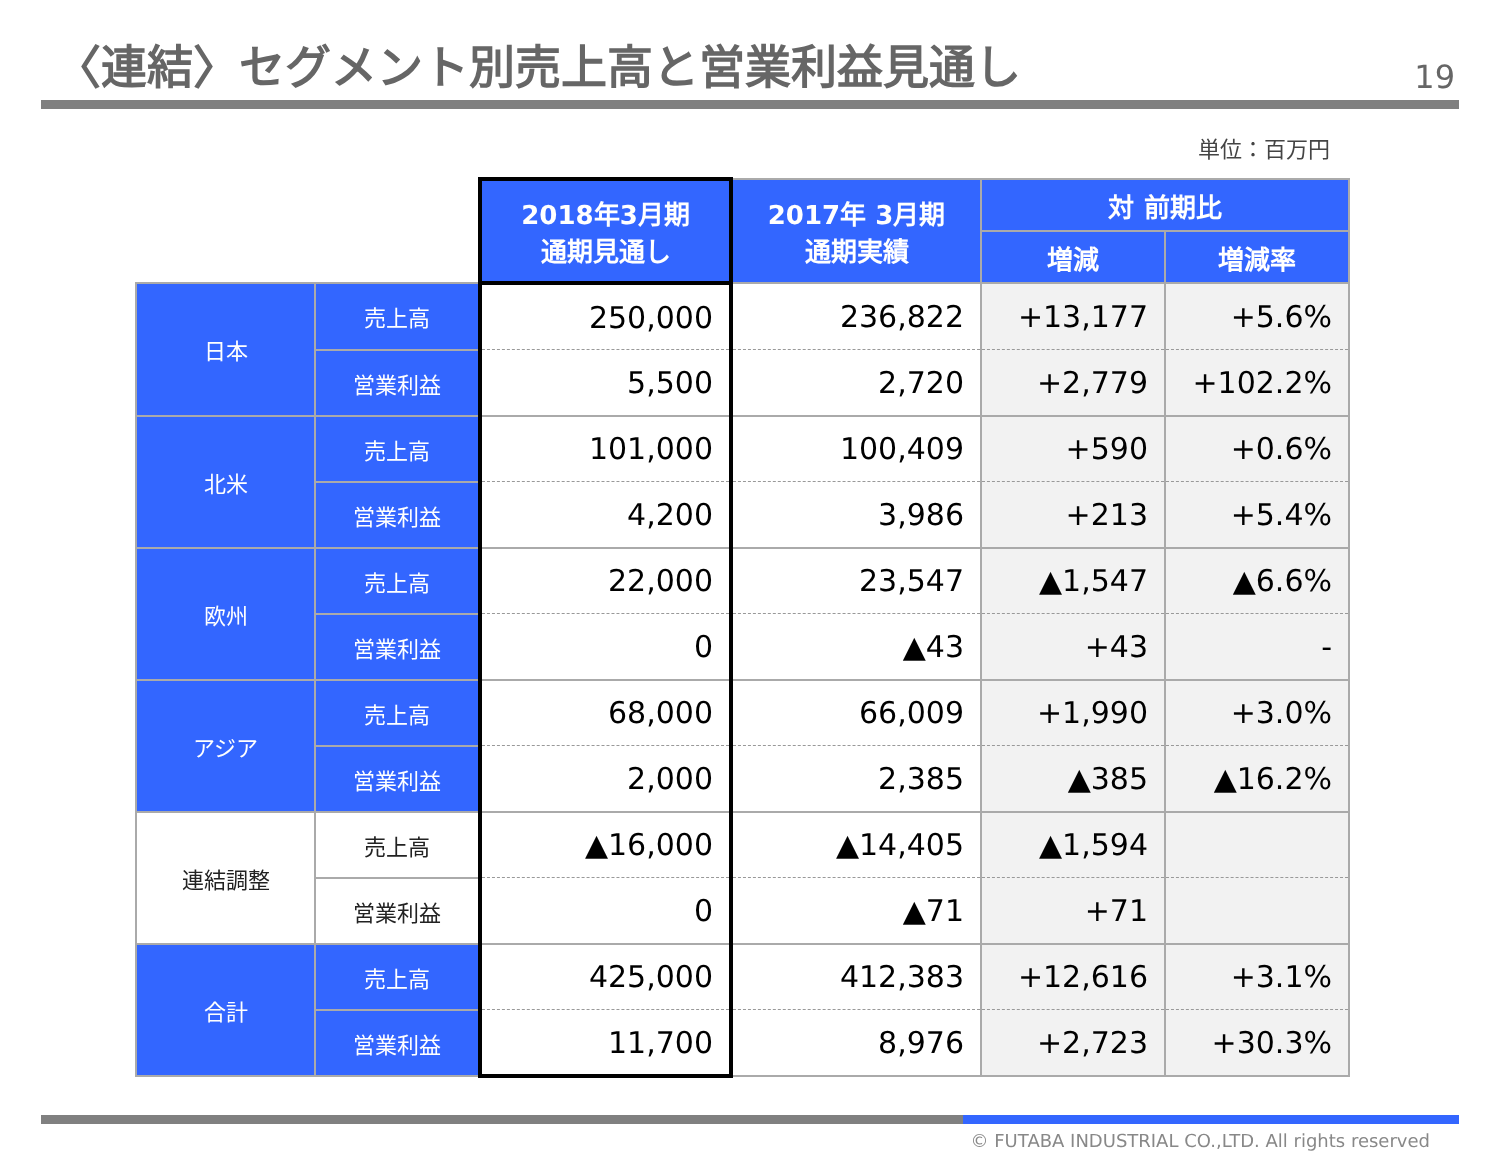〈連結〉セグメント別売上高と営業利益見通し
19
単位：百万円
| | | 2018年3月期 通期見通し | 2017年 3月期 通期実績 | 対 前期比 | |
| | | | | 増減 | 増減率 |
| 日本 | 売上高 | 250,000 | 236,822 | +13,177 | +5.6% |
| | 営業利益 | 5,500 | 2,720 | +2,779 | +102.2% |
| 北米 | 売上高 | 101,000 | 100,409 | +590 | +0.6% |
| | 営業利益 | 4,200 | 3,986 | +213 | +5.4% |
| 欧州 | 売上高 | 22,000 | 23,547 | ▲1,547 | ▲6.6% |
| | 営業利益 | 0 | ▲43 | +43 | - |
| アジア | 売上高 | 68,000 | 66,009 | +1,990 | +3.0% |
| | 営業利益 | 2,000 | 2,385 | ▲385 | ▲16.2% |
| 連結調整 | 売上高 | ▲16,000 | ▲14,405 | ▲1,594 | |
| | 営業利益 | 0 | ▲71 | +71 | |
| 合計 | 売上高 | 425,000 | 412,383 | +12,616 | +3.1% |
| | 営業利益 | 11,700 | 8,976 | +2,723 | +30.3% |
© FUTABA INDUSTRIAL CO.,LTD. All rights reserved